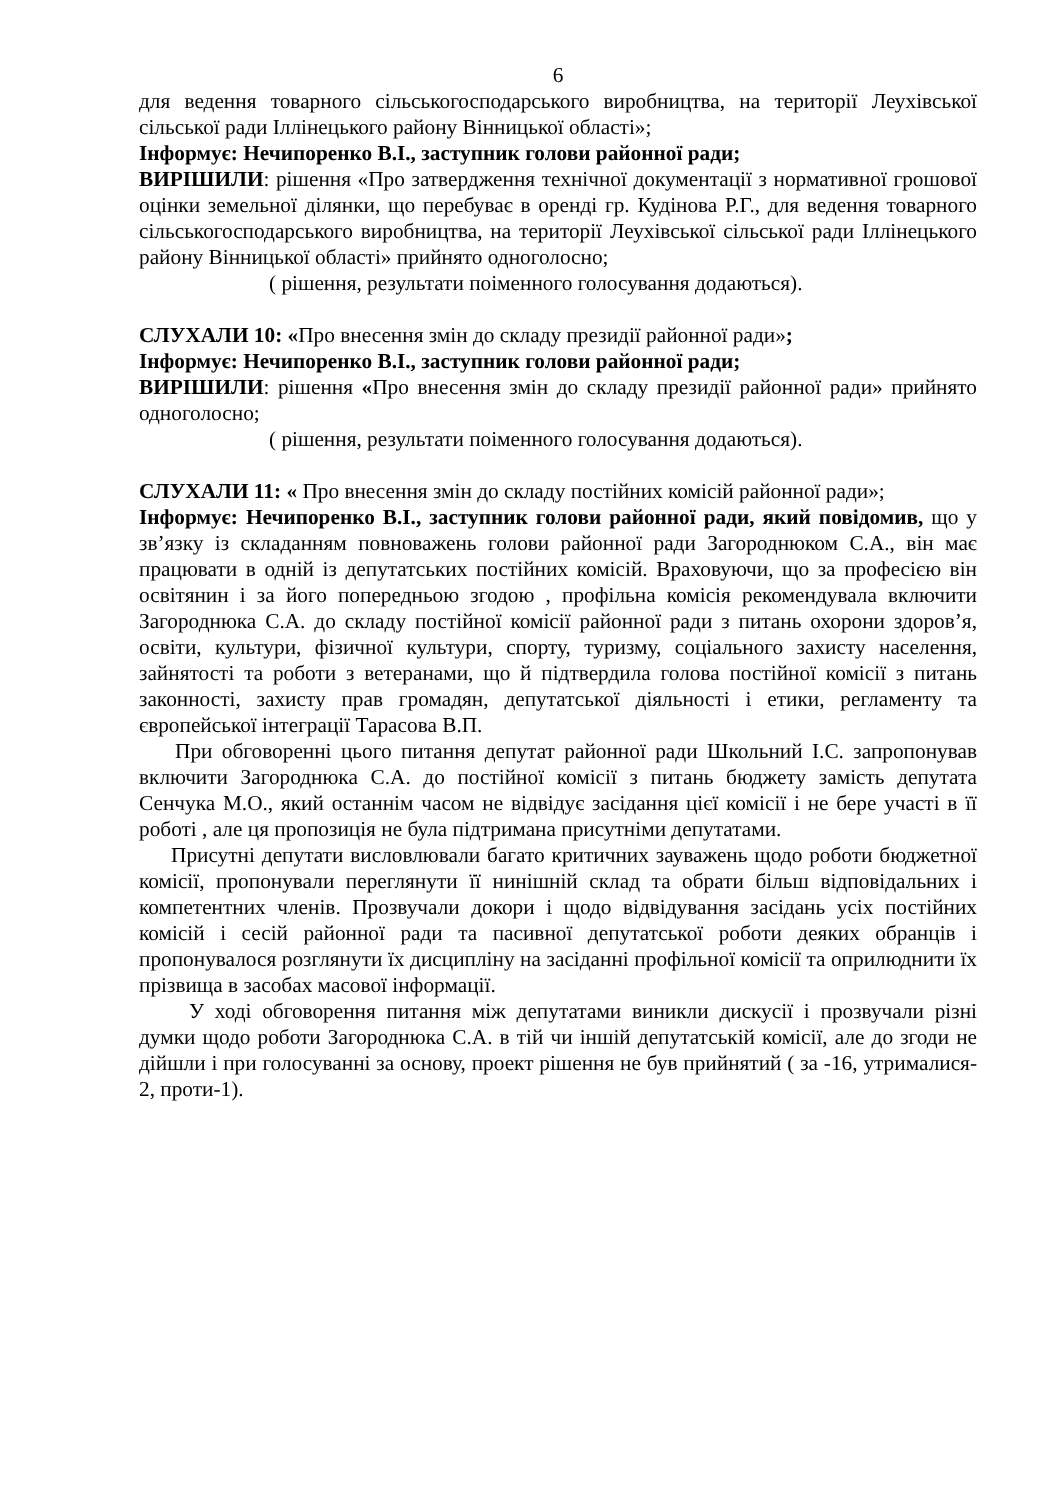6
для ведення товарного сільськогосподарського виробництва, на території Леухівської сільської ради Іллінецького району Вінницької області»;
Інформує: Нечипоренко В.І., заступник голови районної ради;
ВИРІШИЛИ: рішення «Про затвердження технічної документації з нормативної грошової оцінки земельної ділянки, що перебуває в оренді гр. Кудінова Р.Г., для ведення товарного сільськогосподарського виробництва, на території Леухівської сільської ради Іллінецького району Вінницької області» прийнято одноголосно;
( рішення, результати поіменного голосування додаються).
СЛУХАЛИ 10: «Про внесення змін до складу президії районної ради»;
Інформує: Нечипоренко В.І., заступник голови районної ради;
ВИРІШИЛИ: рішення «Про внесення змін до складу президії районної ради» прийнято одноголосно;
( рішення, результати поіменного голосування додаються).
СЛУХАЛИ 11: « Про внесення змін до складу постійних комісій районної ради»;
Інформує: Нечипоренко В.І., заступник голови районної ради, який повідомив, що у зв’язку із складанням повноважень голови районної ради Загороднюком С.А., він має працювати в одній із депутатських постійних комісій. Враховуючи, що за професією він освітянин і за його попередньою згодою , профільна комісія рекомендувала включити Загороднюка С.А. до складу постійної комісії районної ради з питань охорони здоров’я, освіти, культури, фізичної культури, спорту, туризму, соціального захисту населення, зайнятості та роботи з ветеранами, що й підтвердила голова постійної комісії з питань законності, захисту прав громадян, депутатської діяльності і етики, регламенту та європейської інтеграції Тарасова В.П.
При обговоренні цього питання депутат районної ради Школьний І.С. запропонував включити Загороднюка С.А. до постійної комісії з питань бюджету замість депутата Сенчука М.О., який останнім часом не відвідує засідання цієї комісії і не бере участі в її роботі , але ця пропозиція не була підтримана присутніми депутатами.
Присутні депутати висловлювали багато критичних зауважень щодо роботи бюджетної комісії, пропонували переглянути її нинішній склад та обрати більш відповідальних і компетентних членів. Прозвучали докори і щодо відвідування засідань усіх постійних комісій і сесій районної ради та пасивної депутатської роботи деяких обранців і пропонувалося розглянути їх дисципліну на засіданні профільної комісії та оприлюднити їх прізвища в засобах масової інформації.
У ході обговорення питання між депутатами виникли дискусії і прозвучали різні думки щодо роботи Загороднюка С.А. в тій чи іншій депутатській комісії, але до згоди не дійшли і при голосуванні за основу, проект рішення не був прийнятий ( за -16, утрималися- 2, проти-1).